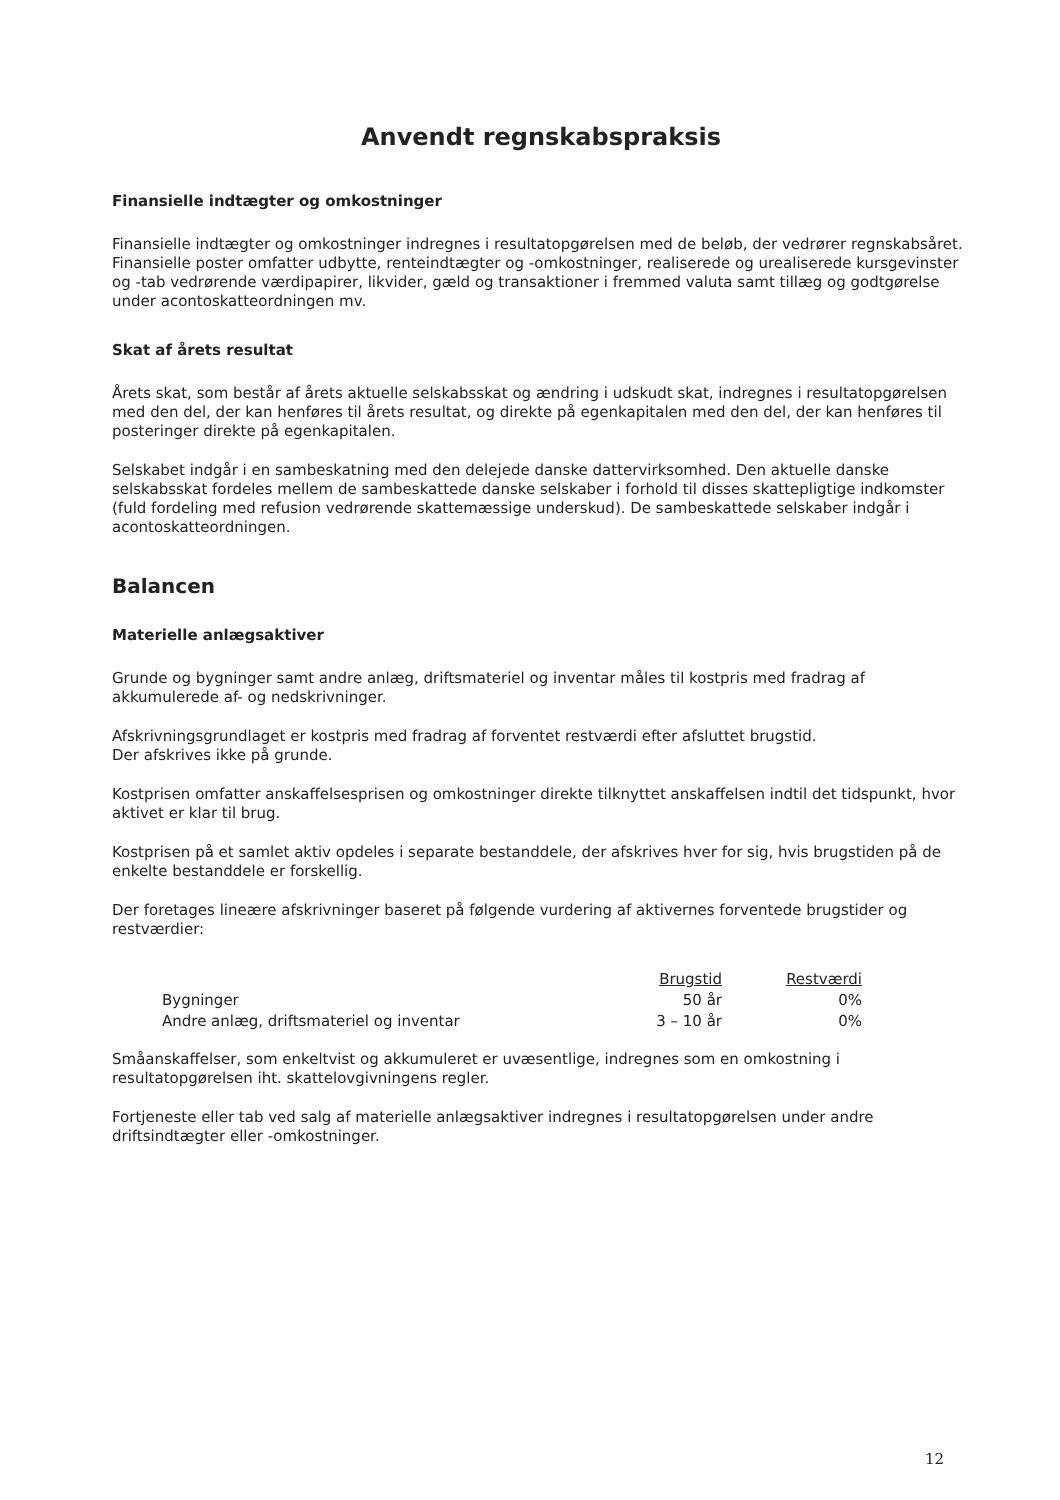Anvendt regnskabspraksis
Finansielle indtægter og omkostninger
Finansielle indtægter og omkostninger indregnes i resultatopgørelsen med de beløb, der vedrører regnskabsåret. Finansielle poster omfatter udbytte, renteindtægter og -omkostninger, realiserede og urealiserede kursgevinster og -tab vedrørende værdipapirer, likvider, gæld og transaktioner i fremmed valuta samt tillæg og godtgørelse under acontoskatteordningen mv.
Skat af årets resultat
Årets skat, som består af årets aktuelle selskabsskat og ændring i udskudt skat, indregnes i resultatopgørelsen med den del, der kan henføres til årets resultat, og direkte på egenkapitalen med den del, der kan henføres til posteringer direkte på egenkapitalen.
Selskabet indgår i en sambeskatning med den delejede danske dattervirksomhed. Den aktuelle danske selskabsskat fordeles mellem de sambeskattede danske selskaber i forhold til disses skattepligtige indkomster (fuld fordeling med refusion vedrørende skattemæssige underskud). De sambeskattede selskaber indgår i acontoskatteordningen.
Balancen
Materielle anlægsaktiver
Grunde og bygninger samt andre anlæg, driftsmateriel og inventar måles til kostpris med fradrag af akkumulerede af- og nedskrivninger.
Afskrivningsgrundlaget er kostpris med fradrag af forventet restværdi efter afsluttet brugstid.
Der afskrives ikke på grunde.
Kostprisen omfatter anskaffelsesprisen og omkostninger direkte tilknyttet anskaffelsen indtil det tidspunkt, hvor aktivet er klar til brug.
Kostprisen på et samlet aktiv opdeles i separate bestanddele, der afskrives hver for sig, hvis brugstiden på de enkelte bestanddele er forskellig.
Der foretages lineære afskrivninger baseret på følgende vurdering af aktivernes forventede brugstider og restværdier:
| | Brugstid | Restværdi |
| --- | --- | --- |
| Bygninger | 50 år | 0% |
| Andre anlæg, driftsmateriel og inventar | 3 – 10 år | 0% |
Småanskaffelser, som enkeltvist og akkumuleret er uvæsentlige, indregnes som en omkostning i resultatopgørelsen iht. skattelovgivningens regler.
Fortjeneste eller tab ved salg af materielle anlægsaktiver indregnes i resultatopgørelsen under andre driftsindtægter eller -omkostninger.
12